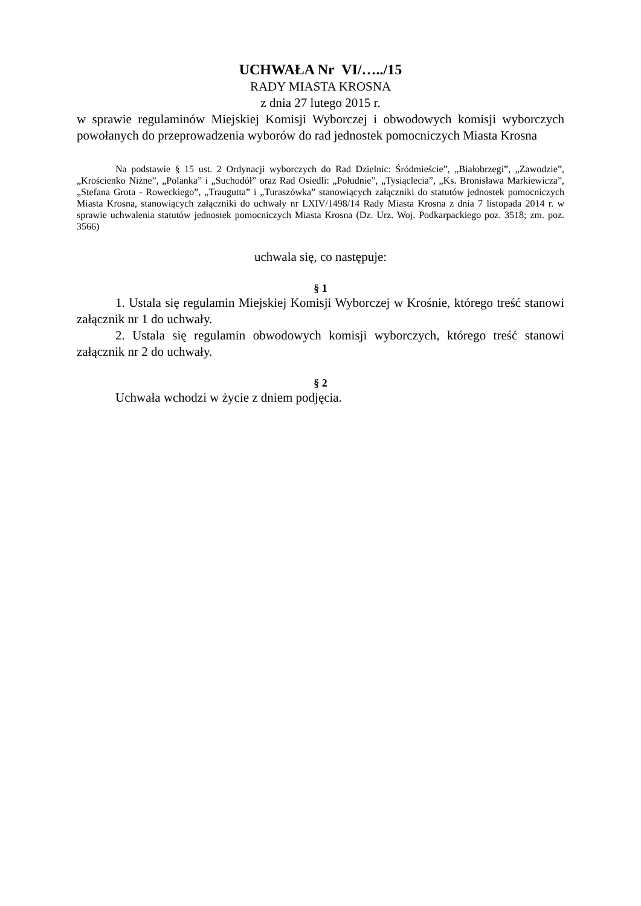UCHWAŁA Nr VI/…../15
RADY MIASTA KROSNA
z dnia 27 lutego 2015 r.
w sprawie regulaminów Miejskiej Komisji Wyborczej i obwodowych komisji wyborczych powołanych do przeprowadzenia wyborów do rad jednostek pomocniczych Miasta Krosna
Na podstawie § 15 ust. 2 Ordynacji wyborczych do Rad Dzielnic: Śródmieście”, „Białobrzegi”, „Zawodzie”, „Krościenko Niżne”, „Polanka” i „Suchodół” oraz Rad Osiedli: „Południe”, „Tysiąclecia”, „Ks. Bronisława Markiewicza”, „Stefana Grota - Roweckiego”, „Traugutta” i „Turaszówka” stanowiących załączniki do statutów jednostek pomocniczych Miasta Krosna, stanowiących załączniki do uchwały nr LXIV/1498/14 Rady Miasta Krosna z dnia 7 listopada 2014 r. w sprawie uchwalenia statutów jednostek pomocniczych Miasta Krosna (Dz. Urz. Woj. Podkarpackiego poz. 3518; zm. poz. 3566)
uchwala się, co następuje:
§ 1
1. Ustala się regulamin Miejskiej Komisji Wyborczej w Krośnie, którego treść stanowi załącznik nr 1 do uchwały.
2. Ustala się regulamin obwodowych komisji wyborczych, którego treść stanowi załącznik nr 2 do uchwały.
§ 2
Uchwała wchodzi w życie z dniem podjęcia.